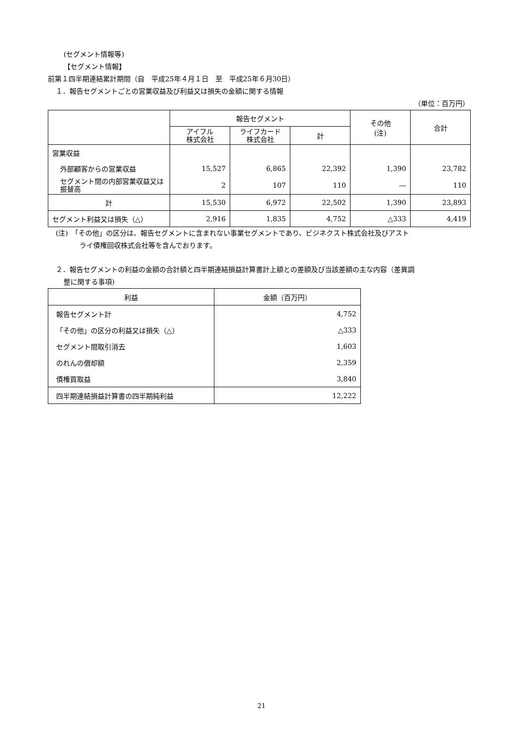(セグメント情報等)
【セグメント情報】
前第１四半期連結累計期間（自　平成25年４月１日　至　平成25年６月30日）
１．報告セグメントごとの営業収益及び利益又は損失の金額に関する情報
（単位：百万円）
| | 報告セグメント | | | その他 (注) | 合計 |
| --- | --- | --- | --- | --- | --- |
| | アイフル 株式会社 | ライフカード 株式会社 | 計 | | |
| 営業収益 | | | | | |
| 外部顧客からの営業収益 | 15,527 | 6,865 | 22,392 | 1,390 | 23,782 |
| セグメント間の内部営業収益又は振替高 | 2 | 107 | 110 | ― | 110 |
| 計 | 15,530 | 6,972 | 22,502 | 1,390 | 23,893 |
| セグメント利益又は損失（△） | 2,916 | 1,835 | 4,752 | △333 | 4,419 |
(注)　「その他」の区分は、報告セグメントに含まれない事業セグメントであり、ビジネクスト株式会社及びアスト
ライ債権回収株式会社等を含んでおります。
２．報告セグメントの利益の金額の合計額と四半期連結損益計算書計上額との差額及び当該差額の主な内容（差異調
整に関する事項)
| 利益 | 金額（百万円） |
| --- | --- |
| 報告セグメント計 | 4,752 |
| 「その他」の区分の利益又は損失（△） | △333 |
| セグメント間取引消去 | 1,603 |
| のれんの償却額 | 2,359 |
| 債権買取益 | 3,840 |
| 四半期連結損益計算書の四半期純利益 | 12,222 |
21